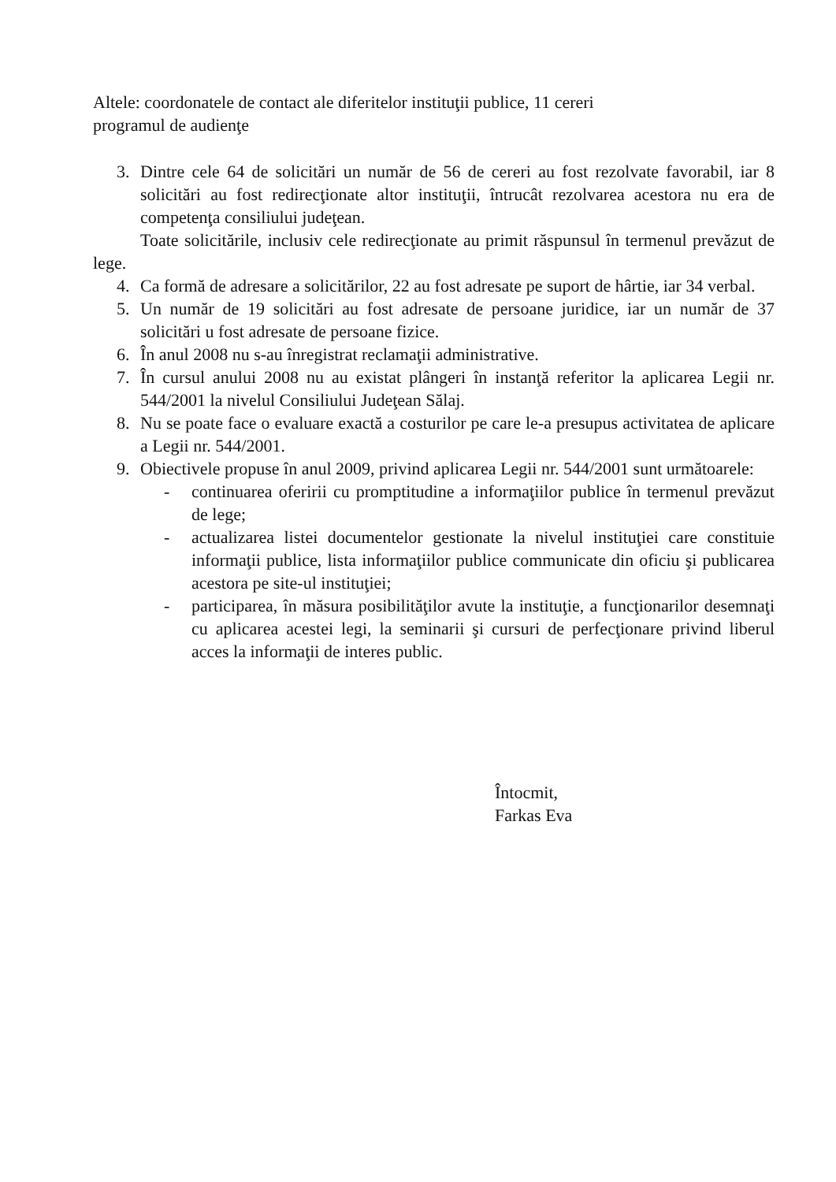Altele: coordonatele de contact ale diferitelor instituţii publice, 11 cereri
programul de audienţe
3. Dintre cele 64 de solicitări un număr de 56 de cereri au fost rezolvate favorabil, iar 8 solicitări au fost redirecţionate altor instituţii, întrucât rezolvarea acestora nu era de competenţa consiliului judeţean.
Toate solicitările, inclusiv cele redirecţionate au primit răspunsul în termenul prevăzut de lege.
4. Ca formă de adresare a solicitărilor, 22 au fost adresate pe suport de hârtie, iar 34 verbal.
5. Un număr de 19 solicitări au fost adresate de persoane juridice, iar un număr de 37 solicitări u fost adresate de persoane fizice.
6. În anul 2008 nu s-au înregistrat reclamaţii administrative.
7. În cursul anului 2008 nu au existat plângeri în instanţă referitor la aplicarea Legii nr. 544/2001 la nivelul Consiliului Judeţean Sălaj.
8. Nu se poate face o evaluare exactă a costurilor pe care le-a presupus activitatea de aplicare a Legii nr. 544/2001.
9. Obiectivele propuse în anul 2009, privind aplicarea Legii nr. 544/2001 sunt următoarele:
- continuarea oferirii cu promptitudine a informaţiilor publice în termenul prevăzut de lege;
- actualizarea listei documentelor gestionate la nivelul instituţiei care constituie informaţii publice, lista informaţiilor publice communicate din oficiu şi publicarea acestora pe site-ul instituţiei;
- participarea, în măsura posibilităţilor avute la instituţie, a funcţionarilor desemnaţi cu aplicarea acestei legi, la seminarii şi cursuri de perfecţionare privind liberul acces la informaţii de interes public.
Întocmit,
Farkas Eva